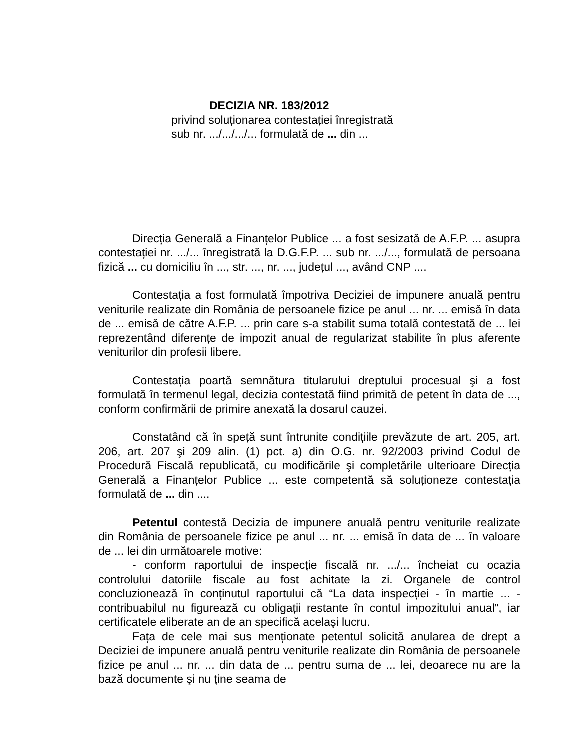DECIZIA NR. 183/2012
privind soluționarea contestației înregistrată
sub nr. .../.../.../... formulată de ... din ...
Direcția Generală a Finanțelor Publice ... a fost sesizată de A.F.P. ... asupra contestației nr. .../... înregistrată la D.G.F.P. ... sub nr. .../..., formulată de persoana fizică ... cu domiciliu în ..., str. ..., nr. ..., județul ..., având CNP ....
Contestația a fost formulată împotriva Deciziei de impunere anuală pentru veniturile realizate din România de persoanele fizice pe anul ... nr. ... emisă în data de ... emisă de către A.F.P. ... prin care s-a stabilit suma totală contestată de ... lei reprezentând diferențe de impozit anual de regularizat stabilite în plus aferente veniturilor din profesii libere.
Contestația poartă semnătura titularului dreptului procesual şi a fost formulată în termenul legal, decizia contestată fiind primită de petent în data de ..., conform confirmării de primire anexată la dosarul cauzei.
Constatând că în speță sunt întrunite condițiile prevăzute de art. 205, art. 206, art. 207 şi 209 alin. (1) pct. a) din O.G. nr. 92/2003 privind Codul de Procedură Fiscală republicată, cu modificările şi completările ulterioare Direcția Generală a Finanțelor Publice ... este competentă să soluționeze contestația formulată de ... din ....
Petentul contestă Decizia de impunere anuală pentru veniturile realizate din România de persoanele fizice pe anul ... nr. ... emisă în data de ... în valoare de ... lei din următoarele motive:
- conform raportului de inspecție fiscală nr. .../... încheiat cu ocazia controlului datoriile fiscale au fost achitate la zi. Organele de control concluzionează în conținutul raportului că “La data inspecției - în martie ... - contribuabilul nu figurează cu obligații restante în contul impozitului anual”, iar certificatele eliberate an de an specifică acelaşi lucru.
Fața de cele mai sus menționate petentul solicită anularea de drept a Deciziei de impunere anuală pentru veniturile realizate din România de persoanele fizice pe anul ... nr. ... din data de ... pentru suma de ... lei, deoarece nu are la bază documente şi nu ține seama de